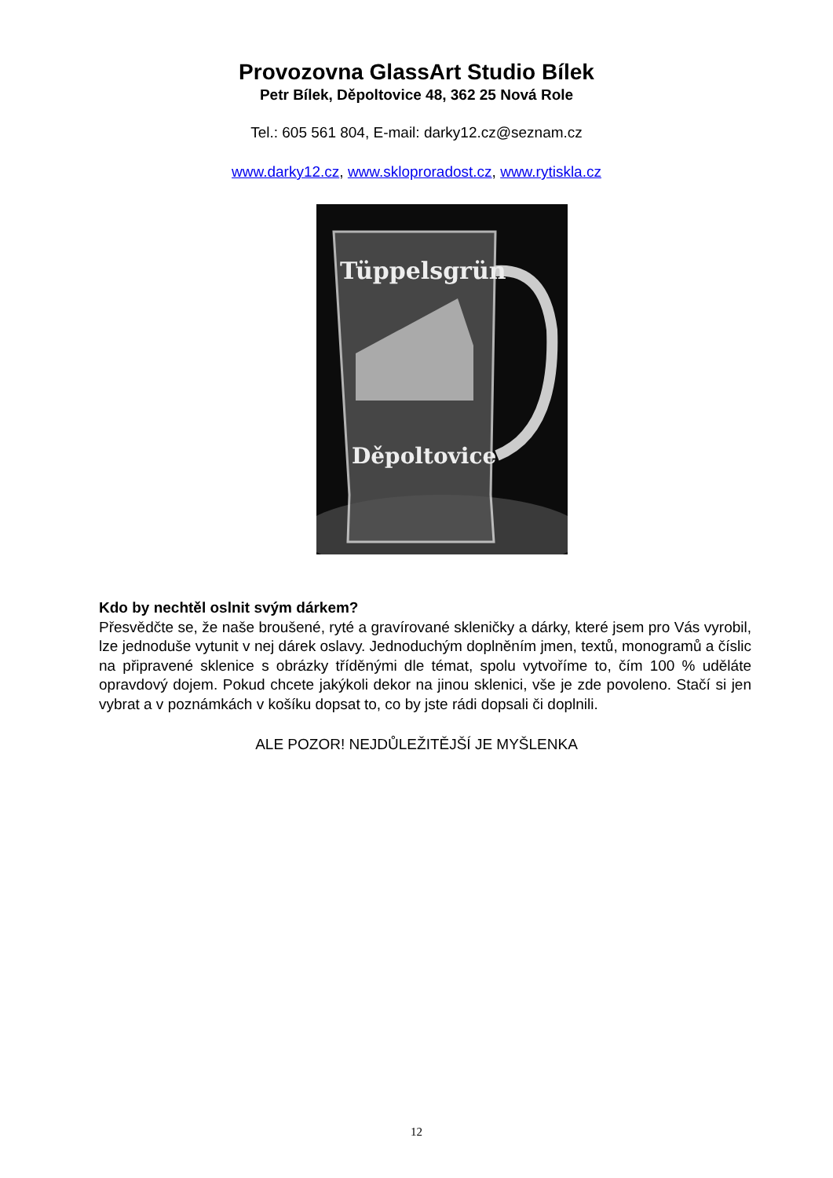Provozovna GlassArt Studio Bílek
Petr Bílek, Děpoltovice 48, 362 25 Nová Role
Tel.: 605 561 804, E-mail: darky12.cz@seznam.cz
www.darky12.cz, www.skloproradost.cz, www.rytiskla.cz
Tüppelsgrün
Děpoltovice
Kdo by nechtěl oslnit svým dárkem?
Přesvědčte se, že naše broušené, ryté a gravírované skleničky a dárky, které jsem pro Vás vyrobil, lze jednoduše vytunit v nej dárek oslavy. Jednoduchým doplněním jmen, textů, monogramů a číslic na připravené sklenice s obrázky tříděnými dle témat, spolu vytvoříme to, čím 100 % uděláte opravdový dojem. Pokud chcete jakýkoli dekor na jinou sklenici, vše je zde povoleno. Stačí si jen vybrat a v poznámkách v košíku dopsat to, co by jste rádi dopsali či doplnili.
ALE POZOR! NEJDŮLEŽITĚJŠÍ JE MYŠLENKA
12